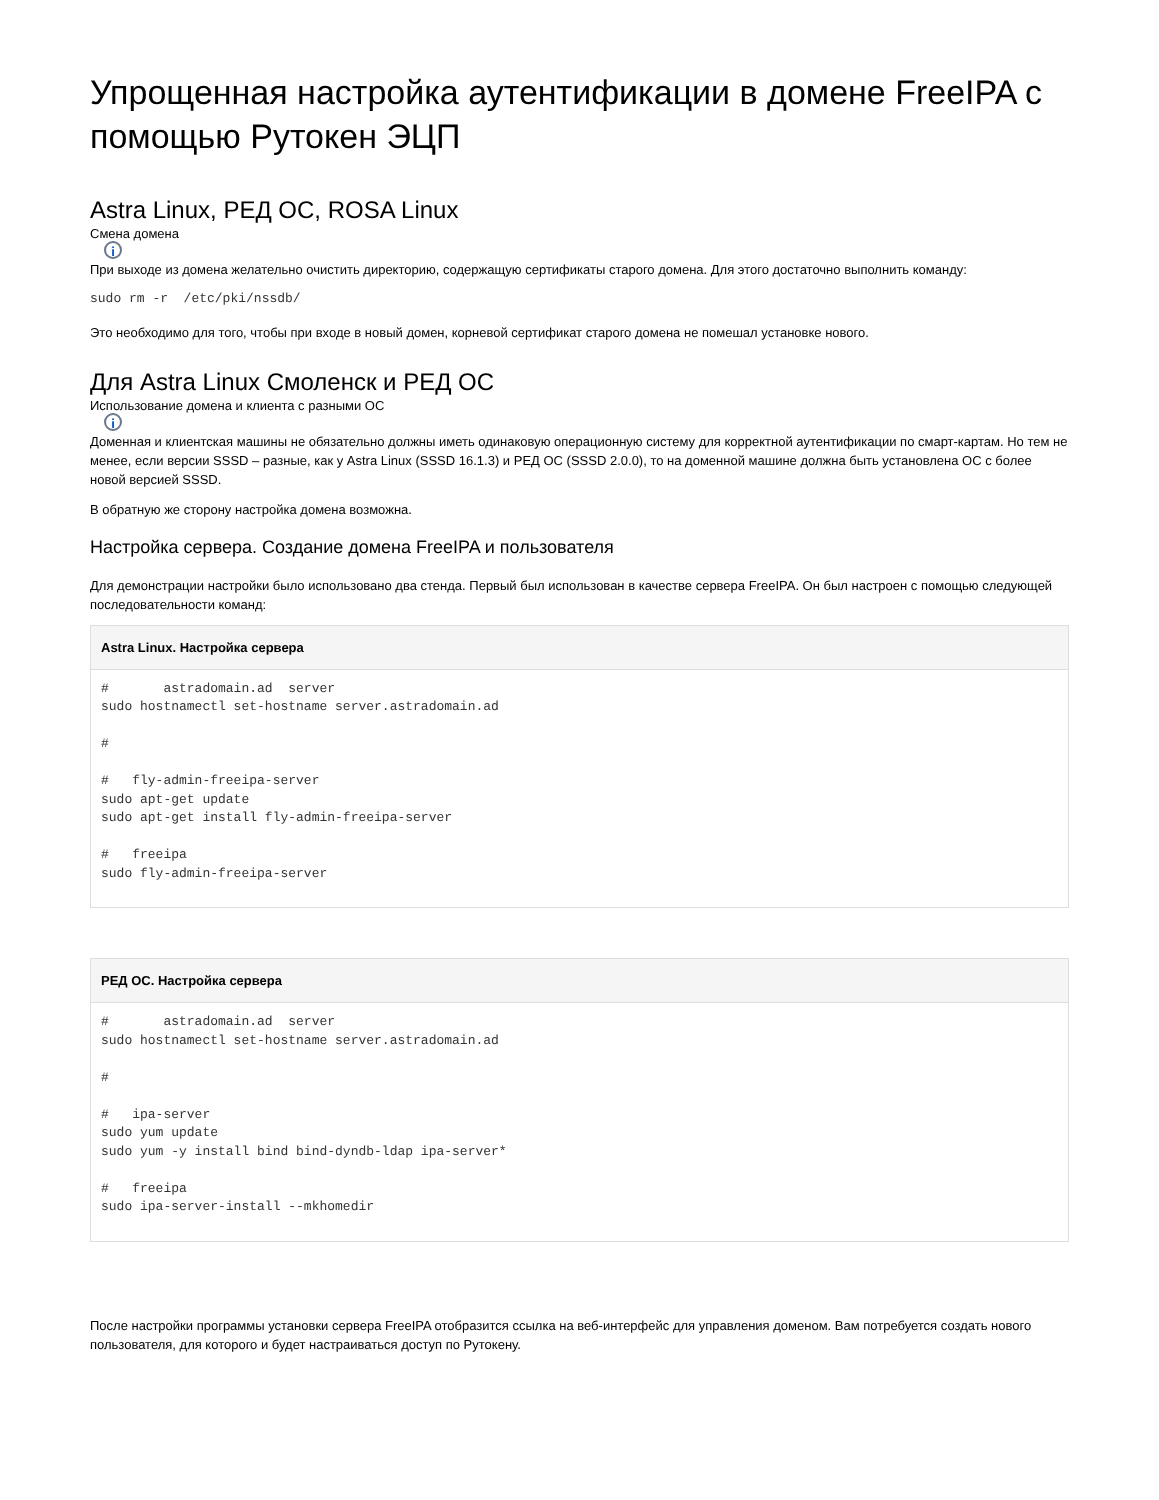Упрощенная настройка аутентификации в домене FreeIPA с помощью Рутокен ЭЦП
Astra Linux, РЕД ОС, ROSA Linux
Смена домена
i
При выходе из домена желательно очистить директорию, содержащую сертификаты старого домена. Для этого достаточно выполнить команду:
sudo rm -r  /etc/pki/nssdb/
Это необходимо для того, чтобы при входе в новый домен, корневой сертификат старого домена не помешал установке нового.
Для Astra Linux Смоленск и РЕД ОС
Использование домена и клиента с разными ОС
i
Доменная и клиентская машины не обязательно должны иметь одинаковую операционную систему для корректной аутентификации по смарт-картам. Но тем не менее, если версии SSSD – разные, как у Astra Linux (SSSD 16.1.3) и РЕД ОС (SSSD 2.0.0), то на доменной машине должна быть установлена ОС с более новой версией SSSD.
В обратную же сторону настройка домена возможна.
Настройка сервера. Создание домена FreeIPA и пользователя
Для демонстрации настройки было использовано два стенда. Первый был использован в качестве сервера FreeIPA. Он был настроен с помощью следующей последовательности команд:
Astra Linux. Настройка сервера
#       astradomain.ad  server
sudo hostnamectl set-hostname server.astradomain.ad

#

#   fly-admin-freeipa-server
sudo apt-get update
sudo apt-get install fly-admin-freeipa-server

#   freeipa
sudo fly-admin-freeipa-server
РЕД ОС. Настройка сервера
#       astradomain.ad  server
sudo hostnamectl set-hostname server.astradomain.ad

#

#   ipa-server
sudo yum update
sudo yum -y install bind bind-dyndb-ldap ipa-server*

#   freeipa
sudo ipa-server-install --mkhomedir
После настройки программы установки сервера FreeIPA отобразится ссылка на веб-интерфейс для управления доменом. Вам потребуется создать нового пользователя, для которого и будет настраиваться доступ по Рутокену.